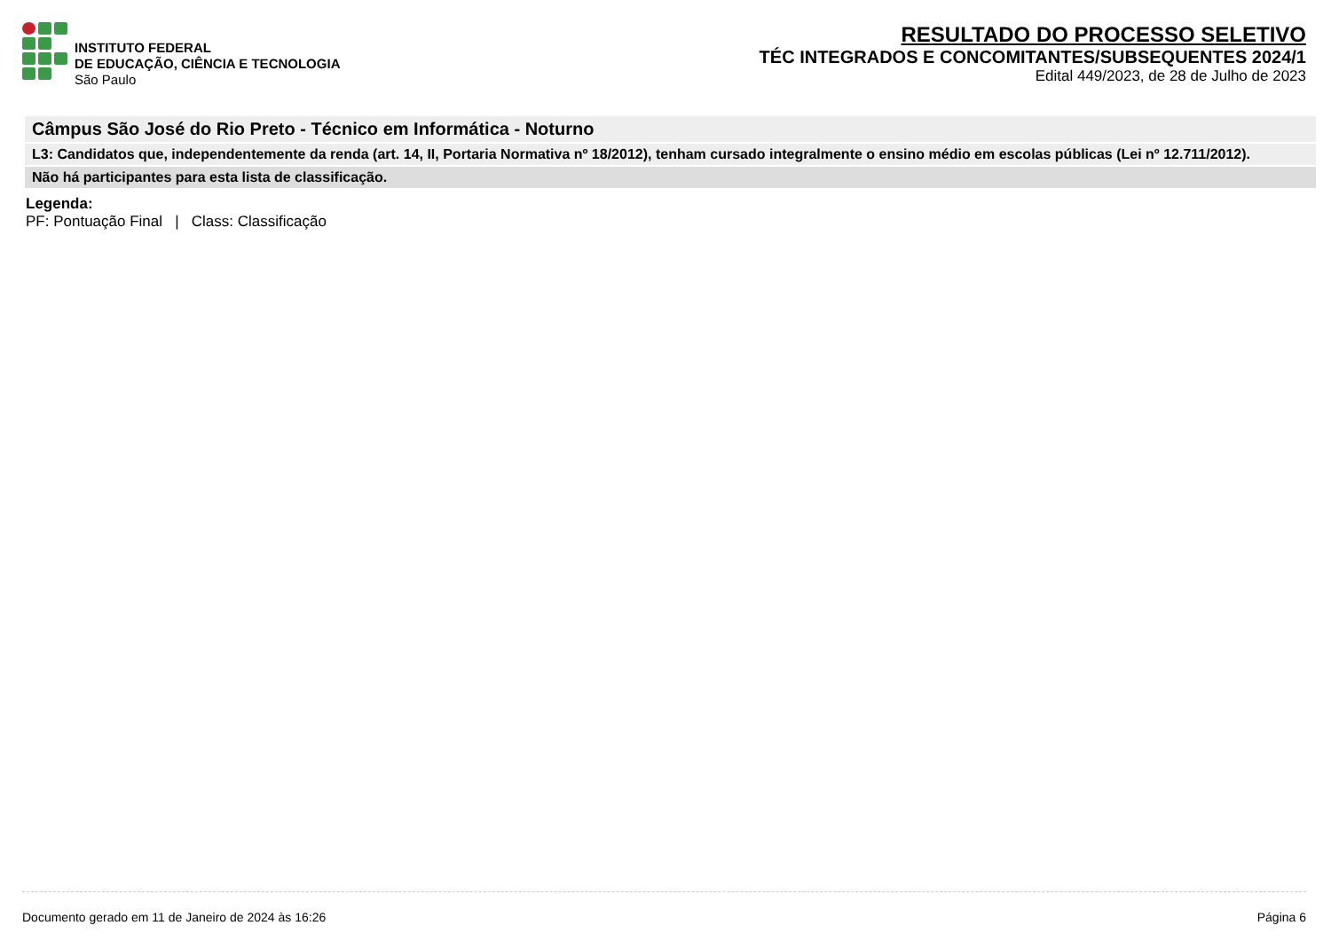INSTITUTO FEDERAL
DE EDUCAÇÃO, CIÊNCIA E TECNOLOGIA
São Paulo
RESULTADO DO PROCESSO SELETIVO
TÉC INTEGRADOS E CONCOMITANTES/SUBSEQUENTES 2024/1
Edital 449/2023, de 28 de Julho de 2023
Câmpus São José do Rio Preto - Técnico em Informática - Noturno
L3: Candidatos que, independentemente da renda (art. 14, II, Portaria Normativa nº 18/2012), tenham cursado integralmente o ensino médio em escolas públicas (Lei nº 12.711/2012).
Não há participantes para esta lista de classificação.
Legenda:
PF: Pontuação Final | Class: Classificação
Documento gerado em 11 de Janeiro de 2024 às 16:26 Página 6